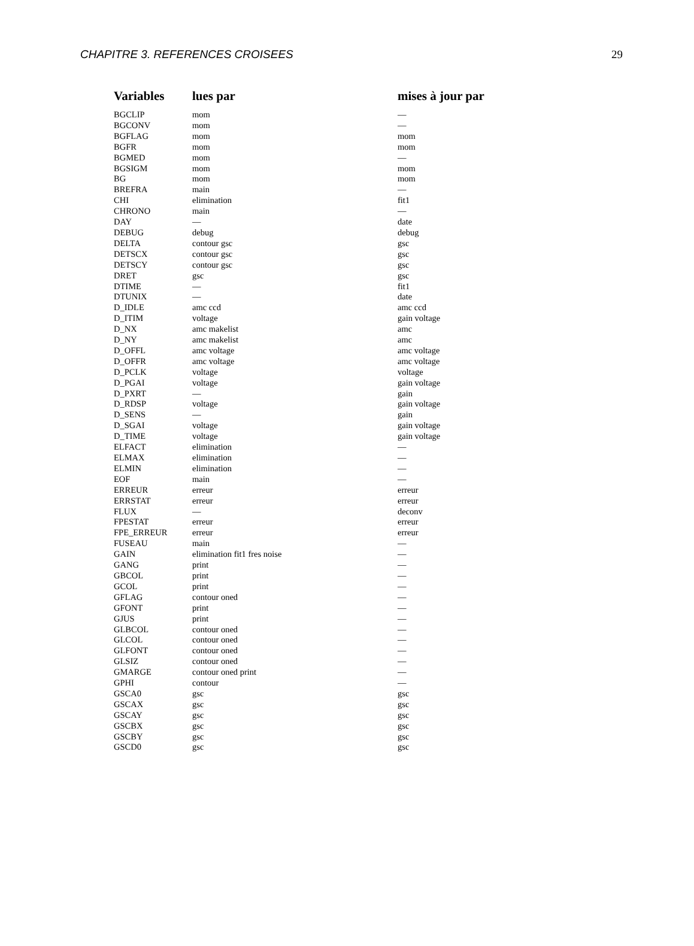CHAPITRE 3. REFERENCES CROISEES 29
| Variables | lues par | mises à jour par |
| --- | --- | --- |
| BGCLIP | mom | — |
| BGCONV | mom | — |
| BGFLAG | mom | mom |
| BGFR | mom | mom |
| BGMED | mom | — |
| BGSIGM | mom | mom |
| BG | mom | mom |
| BREFRA | main | — |
| CHI | elimination | fit1 |
| CHRONO | main | — |
| DAY | — | date |
| DEBUG | debug | debug |
| DELTA | contour gsc | gsc |
| DETSCX | contour gsc | gsc |
| DETSCY | contour gsc | gsc |
| DRET | gsc | gsc |
| DTIME | — | fit1 |
| DTUNIX | — | date |
| D_IDLE | amc ccd | amc ccd |
| D_ITIM | voltage | gain voltage |
| D_NX | amc makelist | amc |
| D_NY | amc makelist | amc |
| D_OFFL | amc voltage | amc voltage |
| D_OFFR | amc voltage | amc voltage |
| D_PCLK | voltage | voltage |
| D_PGAI | voltage | gain voltage |
| D_PXRT | — | gain |
| D_RDSP | voltage | gain voltage |
| D_SENS | — | gain |
| D_SGAI | voltage | gain voltage |
| D_TIME | voltage | gain voltage |
| ELFACT | elimination | — |
| ELMAX | elimination | — |
| ELMIN | elimination | — |
| EOF | main | — |
| ERREUR | erreur | erreur |
| ERRSTAT | erreur | erreur |
| FLUX | — | deconv |
| FPESTAT | erreur | erreur |
| FPE_ERREUR | erreur | erreur |
| FUSEAU | main | — |
| GAIN | elimination fit1 fres noise | — |
| GANG | print | — |
| GBCOL | print | — |
| GCOL | print | — |
| GFLAG | contour oned | — |
| GFONT | print | — |
| GJUS | print | — |
| GLBCOL | contour oned | — |
| GLCOL | contour oned | — |
| GLFONT | contour oned | — |
| GLSIZ | contour oned | — |
| GMARGE | contour oned print | — |
| GPHI | contour | — |
| GSCA0 | gsc | gsc |
| GSCAX | gsc | gsc |
| GSCAY | gsc | gsc |
| GSCBX | gsc | gsc |
| GSCBY | gsc | gsc |
| GSCD0 | gsc | gsc |